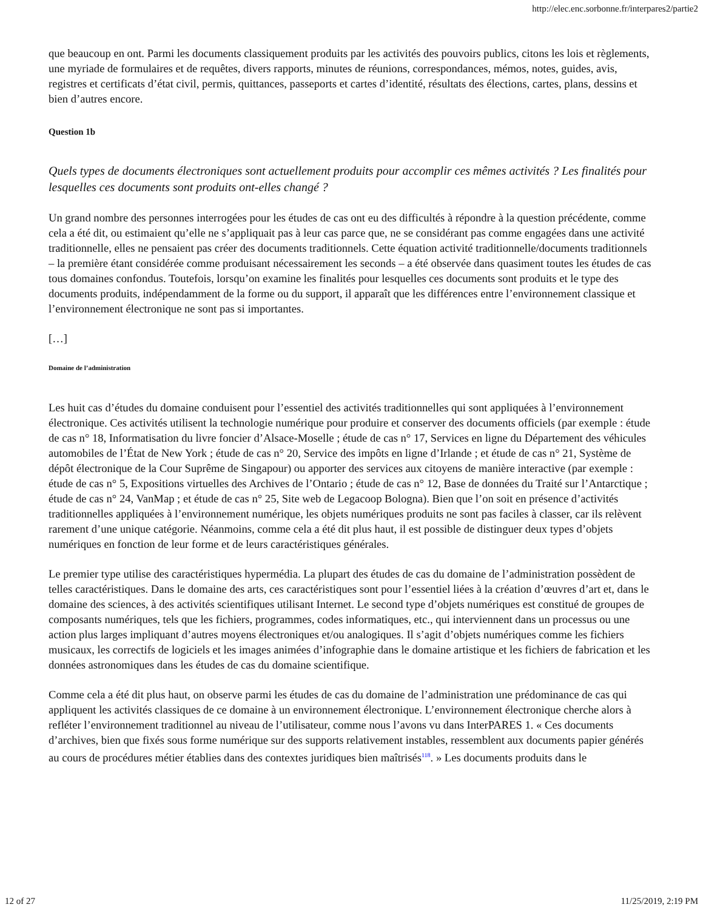http://elec.enc.sorbonne.fr/interpares2/partie2
que beaucoup en ont. Parmi les documents classiquement produits par les activités des pouvoirs publics, citons les lois et règlements, une myriade de formulaires et de requêtes, divers rapports, minutes de réunions, correspondances, mémos, notes, guides, avis, registres et certificats d’état civil, permis, quittances, passeports et cartes d’identité, résultats des élections, cartes, plans, dessins et bien d’autres encore.
Question 1b
Quels types de documents électroniques sont actuellement produits pour accomplir ces mêmes activités ? Les finalités pour lesquelles ces documents sont produits ont-elles changé ?
Un grand nombre des personnes interrogées pour les études de cas ont eu des difficultés à répondre à la question précédente, comme cela a été dit, ou estimaient qu’elle ne s’appliquait pas à leur cas parce que, ne se considérant pas comme engagées dans une activité traditionnelle, elles ne pensaient pas créer des documents traditionnels. Cette équation activité traditionnelle/documents traditionnels – la première étant considérée comme produisant nécessairement les seconds – a été observée dans quasiment toutes les études de cas tous domaines confondus. Toutefois, lorsqu’on examine les finalités pour lesquelles ces documents sont produits et le type des documents produits, indépendamment de la forme ou du support, il apparaît que les différences entre l’environnement classique et l’environnement électronique ne sont pas si importantes.
[…]
Domaine de l’administration
Les huit cas d’études du domaine conduisent pour l’essentiel des activités traditionnelles qui sont appliquées à l’environnement électronique. Ces activités utilisent la technologie numérique pour produire et conserver des documents officiels (par exemple : étude de cas n° 18, Informatisation du livre foncier d’Alsace-Moselle ; étude de cas n° 17, Services en ligne du Département des véhicules automobiles de l’État de New York ; étude de cas n° 20, Service des impôts en ligne d’Irlande ; et étude de cas n° 21, Système de dépôt électronique de la Cour Suprême de Singapour) ou apporter des services aux citoyens de manière interactive (par exemple : étude de cas n° 5, Expositions virtuelles des Archives de l’Ontario ; étude de cas n° 12, Base de données du Traité sur l’Antarctique ; étude de cas n° 24, VanMap ; et étude de cas n° 25, Site web de Legacoop Bologna). Bien que l’on soit en présence d’activités traditionnelles appliquées à l’environnement numérique, les objets numériques produits ne sont pas faciles à classer, car ils relèvent rarement d’une unique catégorie. Néanmoins, comme cela a été dit plus haut, il est possible de distinguer deux types d’objets numériques en fonction de leur forme et de leurs caractéristiques générales.
Le premier type utilise des caractéristiques hypermédia. La plupart des études de cas du domaine de l’administration possèdent de telles caractéristiques. Dans le domaine des arts, ces caractéristiques sont pour l’essentiel liées à la création d’œuvres d’art et, dans le domaine des sciences, à des activités scientifiques utilisant Internet. Le second type d’objets numériques est constitué de groupes de composants numériques, tels que les fichiers, programmes, codes informatiques, etc., qui interviennent dans un processus ou une action plus larges impliquant d’autres moyens électroniques et/ou analogiques. Il s’agit d’objets numériques comme les fichiers musicaux, les correctifs de logiciels et les images animées d’infographie dans le domaine artistique et les fichiers de fabrication et les données astronomiques dans les études de cas du domaine scientifique.
Comme cela a été dit plus haut, on observe parmi les études de cas du domaine de l’administration une prédominance de cas qui appliquent les activités classiques de ce domaine à un environnement électronique. L’environnement électronique cherche alors à refléter l’environnement traditionnel au niveau de l’utilisateur, comme nous l’avons vu dans InterPARES 1. « Ces documents d’archives, bien que fixés sous forme numérique sur des supports relativement instables, ressemblent aux documents papier générés au cours de procédures métier établies dans des contextes juridiques bien maîtrisés<sup>118</sup>. » Les documents produits dans le
12 of 27 11/25/2019, 2:19 PM